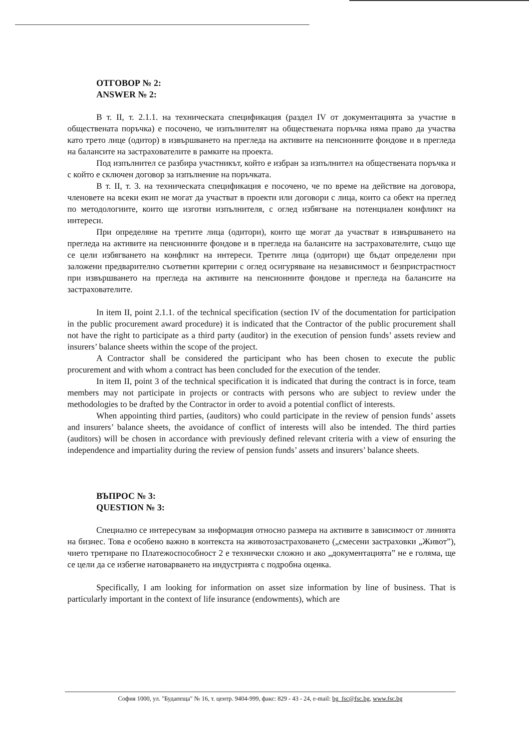ОТГОВОР № 2:
ANSWER № 2:
В т. II, т. 2.1.1. на техническата спецификация (раздел IV от документацията за участие в обществената поръчка) е посочено, че изпълнителят на обществената поръчка няма право да участва като трето лице (одитор) в извършването на прегледа на активите на пенсионните фондове и в прегледа на балансите на застрахователите в рамките на проекта.
Под изпълнител се разбира участникът, който е избран за изпълнител на обществената поръчка и с който е сключен договор за изпълнение на поръчката.
В т. II, т. 3. на техническата спецификация е посочено, че по време на действие на договора, членовете на всеки екип не могат да участват в проекти или договори с лица, които са обект на преглед по методологиите, които ще изготви изпълнителя, с оглед избягване на потенциален конфликт на интереси.
При определяне на третите лица (одитори), които ще могат да участват в извършването на прегледа на активите на пенсионните фондове и в прегледа на балансите на застрахователите, също ще се цели избягването на конфликт на интереси. Третите лица (одитори) ще бъдат определени при заложени предварително съответни критерии с оглед осигуряване на независимост и безпристрастност при извършването на прегледа на активите на пенсионните фондове и прегледа на балансите на застрахователите.
In item II, point 2.1.1. of the technical specification (section IV of the documentation for participation in the public procurement award procedure) it is indicated that the Contractor of the public procurement shall not have the right to participate as a third party (auditor) in the execution of pension funds’ assets review and insurers’ balance sheets within the scope of the project.
A Contractor shall be considered the participant who has been chosen to execute the public procurement and with whom a contract has been concluded for the execution of the tender.
In item II, point 3 of the technical specification it is indicated that during the contract is in force, team members may not participate in projects or contracts with persons who are subject to review under the methodologies to be drafted by the Contractor in order to avoid a potential conflict of interests.
When appointing third parties, (auditors) who could participate in the review of pension funds’ assets and insurers’ balance sheets, the avoidance of conflict of interests will also be intended. The third parties (auditors) will be chosen in accordance with previously defined relevant criteria with a view of ensuring the independence and impartiality during the review of pension funds’ assets and insurers’ balance sheets.
ВЪПРОС № 3:
QUESTION № 3:
Специално се интересувам за информация относно размера на активите в зависимост от линията на бизнес. Това е особено важно в контекста на животозастраховането („смесени застраховки „Живот”), чието третиране по Платежоспособност 2 е технически сложно и ако „документацията” не е голяма, ще се цели да се избегне натоварването на индустрията с подробна оценка.
Specifically, I am looking for information on asset size information by line of business. That is particularly important in the context of life insurance (endowments), which are
София 1000, ул. "Будапеща" № 16, т. центр. 9404-999, факс: 829 - 43 - 24, e-mail: bg_fsc@fsc.bg, www.fsc.bg